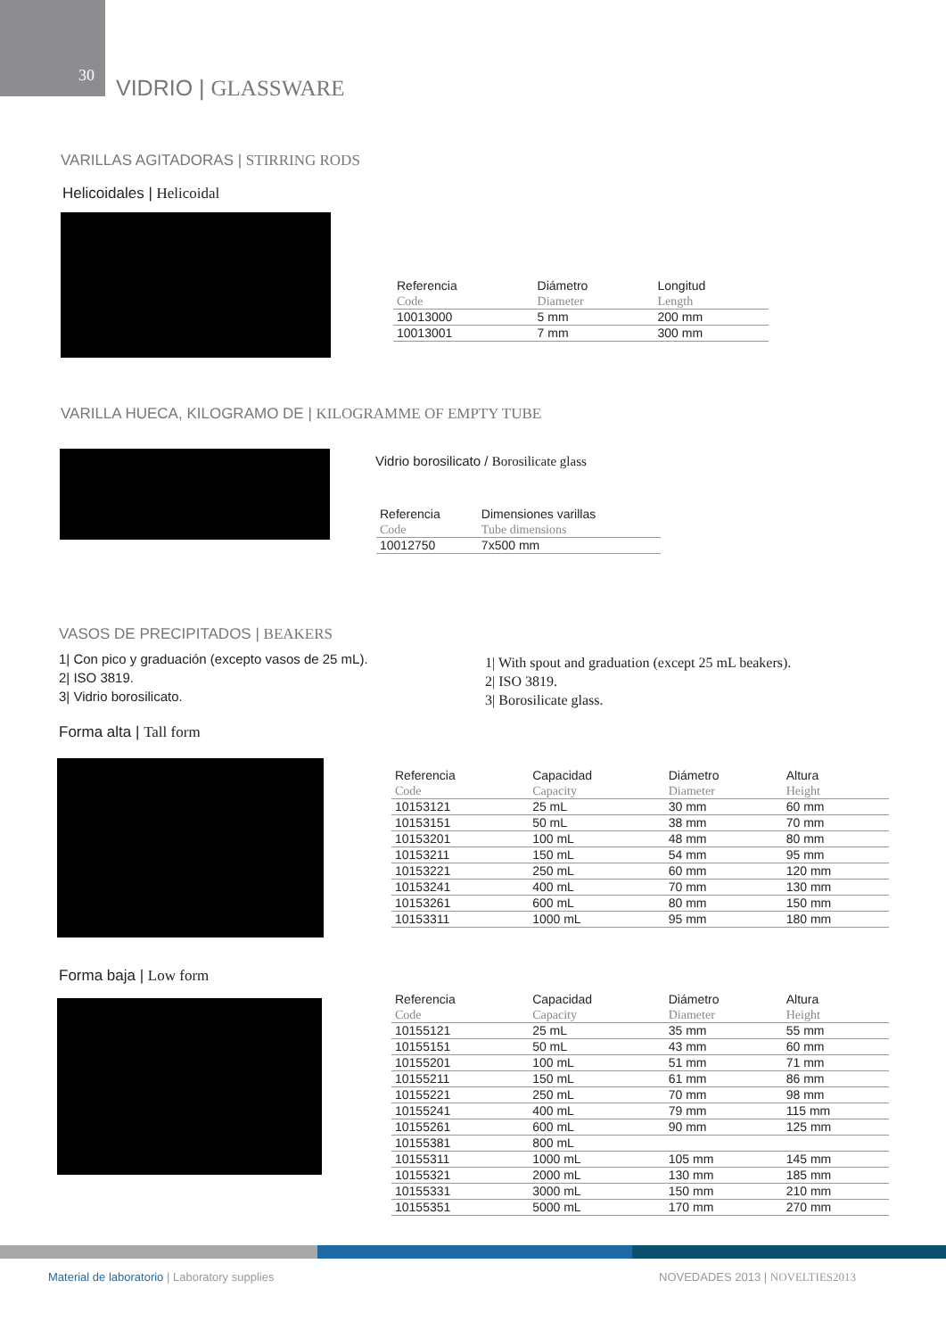30 VIDRIO | GLASSWARE
VARILLAS AGITADORAS | STIRRING RODS
Helicoidales | Helicoidal
| Referencia | Diámetro | Longitud |
| --- | --- | --- |
| Code | Diameter | Length |
| 10013000 | 5 mm | 200 mm |
| 10013001 | 7 mm | 300 mm |
VARILLA HUECA, KILOGRAMO DE | KILOGRAMME OF EMPTY TUBE
Vidrio borosilicato / Borosilicate glass
| Referencia | Dimensiones varillas |
| --- | --- |
| Code | Tube dimensions |
| 10012750 | 7x500 mm |
VASOS DE PRECIPITADOS | BEAKERS
1| Con pico y graduación (excepto vasos de 25 mL).
2| ISO 3819.
3| Vidrio borosilicato.
1| With spout and graduation (except 25 mL beakers).
2| ISO 3819.
3| Borosilicate glass.
Forma alta | Tall form
| Referencia | Capacidad | Diámetro | Altura |
| --- | --- | --- | --- |
| Code | Capacity | Diameter | Height |
| 10153121 | 25 mL | 30 mm | 60 mm |
| 10153151 | 50 mL | 38 mm | 70 mm |
| 10153201 | 100 mL | 48 mm | 80 mm |
| 10153211 | 150 mL | 54 mm | 95 mm |
| 10153221 | 250 mL | 60 mm | 120 mm |
| 10153241 | 400 mL | 70 mm | 130 mm |
| 10153261 | 600 mL | 80 mm | 150 mm |
| 10153311 | 1000 mL | 95 mm | 180 mm |
Forma baja | Low form
| Referencia | Capacidad | Diámetro | Altura |
| --- | --- | --- | --- |
| Code | Capacity | Diameter | Height |
| 10155121 | 25 mL | 35 mm | 55 mm |
| 10155151 | 50 mL | 43 mm | 60 mm |
| 10155201 | 100 mL | 51 mm | 71 mm |
| 10155211 | 150 mL | 61 mm | 86 mm |
| 10155221 | 250 mL | 70 mm | 98 mm |
| 10155241 | 400 mL | 79 mm | 115 mm |
| 10155261 | 600 mL | 90 mm | 125 mm |
| 10155381 | 800 mL | | |
| 10155311 | 1000 mL | 105 mm | 145 mm |
| 10155321 | 2000 mL | 130 mm | 185 mm |
| 10155331 | 3000 mL | 150 mm | 210 mm |
| 10155351 | 5000 mL | 170 mm | 270 mm |
Material de laboratorio | Laboratory supplies
NOVEDADES 2013 | NOVELTIES2013